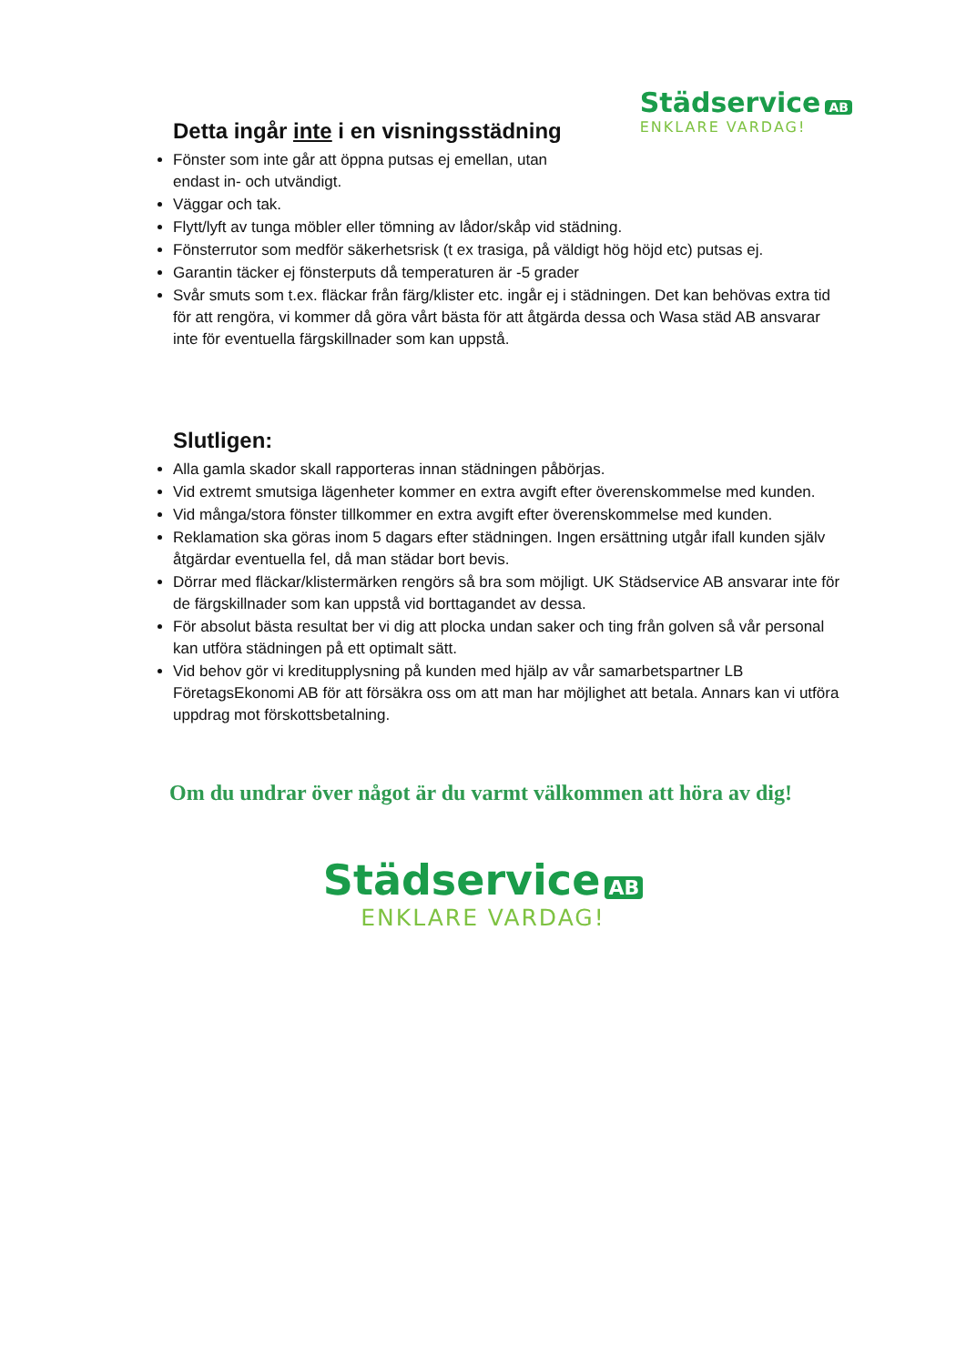Städservice AB
ENKLARE VARDAG!
Detta ingår inte i en visningsstädning
Fönster som inte går att öppna putsas ej emellan, utan
endast in- och utvändigt.
Väggar och tak.
Flytt/lyft av tunga möbler eller tömning av lådor/skåp vid städning.
Fönsterrutor som medför säkerhetsrisk (t ex trasiga, på väldigt hög höjd etc) putsas ej.
Garantin täcker ej fönsterputs då temperaturen är -5 grader
Svår smuts som t.ex. fläckar från färg/klister etc. ingår ej i städningen. Det kan behövas extra tid för att rengöra, vi kommer då göra vårt bästa för att åtgärda dessa och Wasa städ AB ansvarar inte för eventuella färgskillnader som kan uppstå.
Slutligen:
Alla gamla skador skall rapporteras innan städningen påbörjas.
Vid extremt smutsiga lägenheter kommer en extra avgift efter överenskommelse med kunden.
Vid många/stora fönster tillkommer en extra avgift efter överenskommelse med kunden.
Reklamation ska göras inom 5 dagars efter städningen. Ingen ersättning utgår ifall kunden själv åtgärdar eventuella fel, då man städar bort bevis.
Dörrar med fläckar/klistermärken rengörs så bra som möjligt. UK Städservice AB ansvarar inte för de färgskillnader som kan uppstå vid borttagandet av dessa.
För absolut bästa resultat ber vi dig att plocka undan saker och ting från golven så vår personal kan utföra städningen på ett optimalt sätt.
Vid behov gör vi kreditupplysning på kunden med hjälp av vår samarbetspartner LB FöretagsEkonomi AB för att försäkra oss om att man har möjlighet att betala. Annars kan vi utföra uppdrag mot förskottsbetalning.
Om du undrar över något är du varmt välkommen att höra av dig!
Städservice AB
ENKLARE VARDAG!